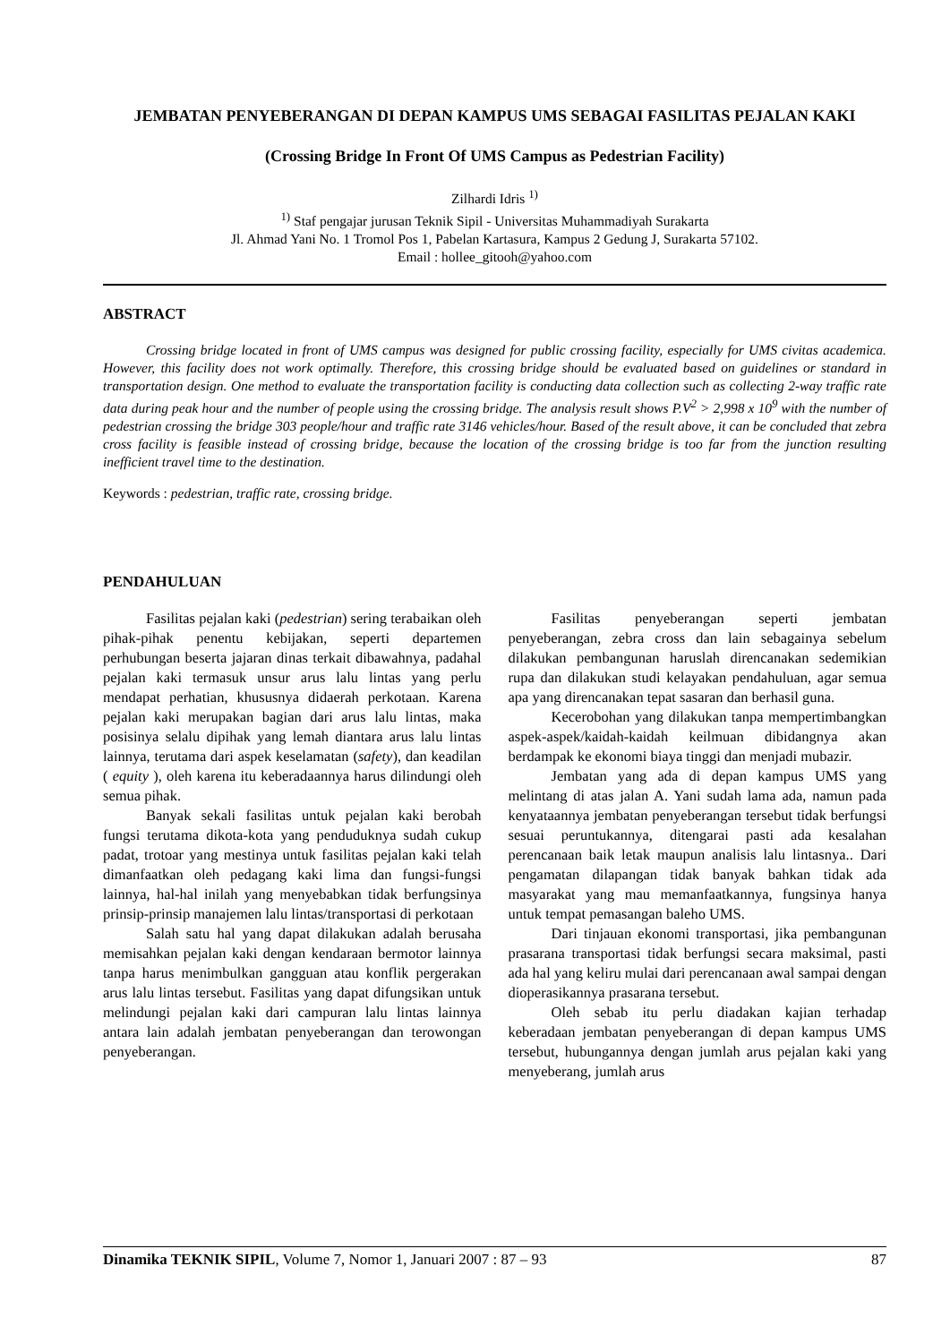JEMBATAN PENYEBERANGAN DI DEPAN KAMPUS UMS SEBAGAI FASILITAS PEJALAN KAKI
(Crossing Bridge In Front Of UMS Campus as Pedestrian Facility)
Zilhardi Idris <sup>1)</sup>
<sup>1)</sup> Staf pengajar jurusan Teknik Sipil - Universitas Muhammadiyah Surakarta
Jl. Ahmad Yani No. 1 Tromol Pos 1, Pabelan Kartasura, Kampus 2 Gedung J, Surakarta 57102.
Email : hollee_gitooh@yahoo.com
ABSTRACT
Crossing bridge located in front of UMS campus was designed for public crossing facility, especially for UMS civitas academica. However, this facility does not work optimally. Therefore, this crossing bridge should be evaluated based on guidelines or standard in transportation design. One method to evaluate the transportation facility is conducting data collection such as collecting 2-way traffic rate data during peak hour and the number of people using the crossing bridge. The analysis result shows P.V<sup>2</sup> > 2,998 x 10<sup>9</sup> with the number of pedestrian crossing the bridge 303 people/hour and traffic rate 3146 vehicles/hour. Based of the result above, it can be concluded that zebra cross facility is feasible instead of crossing bridge, because the location of the crossing bridge is too far from the junction resulting inefficient travel time to the destination.
Keywords : pedestrian, traffic rate, crossing bridge.
PENDAHULUAN
Fasilitas pejalan kaki (pedestrian) sering terabaikan oleh pihak-pihak penentu kebijakan, seperti departemen perhubungan beserta jajaran dinas terkait dibawahnya, padahal pejalan kaki termasuk unsur arus lalu lintas yang perlu mendapat perhatian, khususnya didaerah perkotaan. Karena pejalan kaki merupakan bagian dari arus lalu lintas, maka posisinya selalu dipihak yang lemah diantara arus lalu lintas lainnya, terutama dari aspek keselamatan (safety), dan keadilan ( equity ), oleh karena itu keberadaannya harus dilindungi oleh semua pihak.
Banyak sekali fasilitas untuk pejalan kaki berobah fungsi terutama dikota-kota yang penduduknya sudah cukup padat, trotoar yang mestinya untuk fasilitas pejalan kaki telah dimanfaatkan oleh pedagang kaki lima dan fungsi-fungsi lainnya, hal-hal inilah yang menyebabkan tidak berfungsinya prinsip-prinsip manajemen lalu lintas/transportasi di perkotaan
Salah satu hal yang dapat dilakukan adalah berusaha memisahkan pejalan kaki dengan kendaraan bermotor lainnya tanpa harus menimbulkan gangguan atau konflik pergerakan arus lalu lintas tersebut. Fasilitas yang dapat difungsikan untuk melindungi pejalan kaki dari campuran lalu lintas lainnya antara lain adalah jembatan penyeberangan dan terowongan penyeberangan.
Fasilitas penyeberangan seperti jembatan penyeberangan, zebra cross dan lain sebagainya sebelum dilakukan pembangunan haruslah direncanakan sedemikian rupa dan dilakukan studi kelayakan pendahuluan, agar semua apa yang direncanakan tepat sasaran dan berhasil guna.
Kecerobohan yang dilakukan tanpa mempertimbangkan aspek-aspek/kaidah-kaidah keilmuan dibidangnya akan berdampak ke ekonomi biaya tinggi dan menjadi mubazir.
Jembatan yang ada di depan kampus UMS yang melintang di atas jalan A. Yani sudah lama ada, namun pada kenyataannya jembatan penyeberangan tersebut tidak berfungsi sesuai peruntukannya, ditengarai pasti ada kesalahan perencanaan baik letak maupun analisis lalu lintasnya.. Dari pengamatan dilapangan tidak banyak bahkan tidak ada masyarakat yang mau memanfaatkannya, fungsinya hanya untuk tempat pemasangan baleho UMS.
Dari tinjauan ekonomi transportasi, jika pembangunan prasarana transportasi tidak berfungsi secara maksimal, pasti ada hal yang keliru mulai dari perencanaan awal sampai dengan dioperasikannya prasarana tersebut.
Oleh sebab itu perlu diadakan kajian terhadap keberadaan jembatan penyeberangan di depan kampus UMS tersebut, hubungannya dengan jumlah arus pejalan kaki yang menyeberang, jumlah arus
Dinamika TEKNIK SIPIL, Volume 7, Nomor 1, Januari 2007 : 87 – 93 87